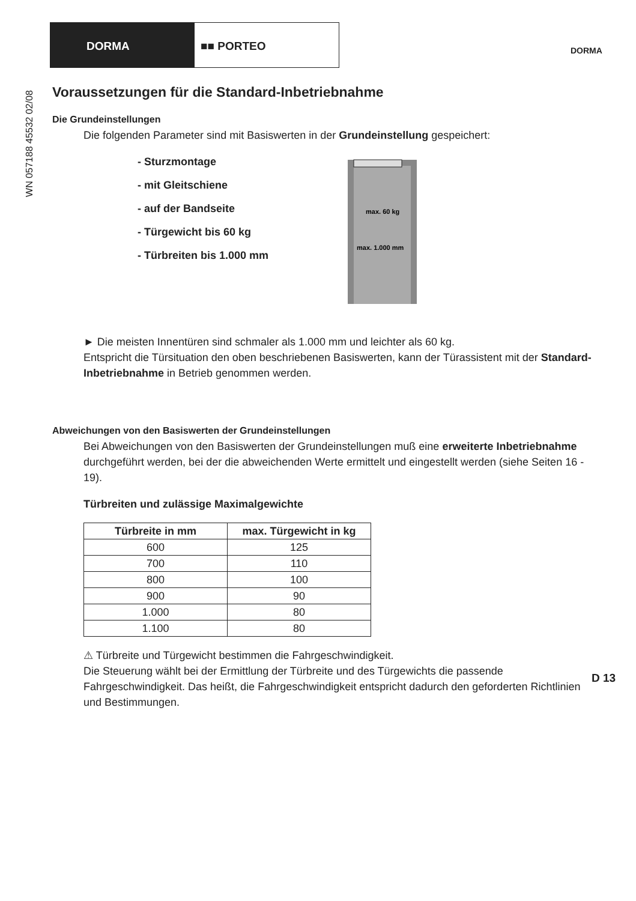DORMA ■■ PORTEO
DORMA
WN 057188 45532 02/08
Voraussetzungen für die Standard-Inbetriebnahme
Die Grundeinstellungen
Die folgenden Parameter sind mit Basiswerten in der Grundeinstellung gespeichert:
- Sturzmontage
- mit Gleitschiene
- auf der Bandseite
- Türgewicht bis 60 kg
- Türbreiten bis 1.000 mm
max. 60 kg
max. 1.000 mm
► Die meisten Innentüren sind schmaler als 1.000 mm und leichter als 60 kg.
Entspricht die Türsituation den oben beschriebenen Basiswerten, kann der Türassistent mit der Standard-Inbetriebnahme in Betrieb genommen werden.
Abweichungen von den Basiswerten der Grundeinstellungen
Bei Abweichungen von den Basiswerten der Grundeinstellungen muß eine erweiterte Inbetriebnahme durchgeführt werden, bei der die abweichenden Werte ermittelt und eingestellt werden (siehe Seiten 16 - 19).
Türbreiten und zulässige Maximalgewichte
| Türbreite in mm | max. Türgewicht in kg |
| --- | --- |
| 600 | 125 |
| 700 | 110 |
| 800 | 100 |
| 900 | 90 |
| 1.000 | 80 |
| 1.100 | 80 |
⚠ Türbreite und Türgewicht bestimmen die Fahrgeschwindigkeit.
Die Steuerung wählt bei der Ermittlung der Türbreite und des Türgewichts die passende Fahrgeschwindigkeit. Das heißt, die Fahrgeschwindigkeit entspricht dadurch den geforderten Richtlinien und Bestimmungen.
D 13